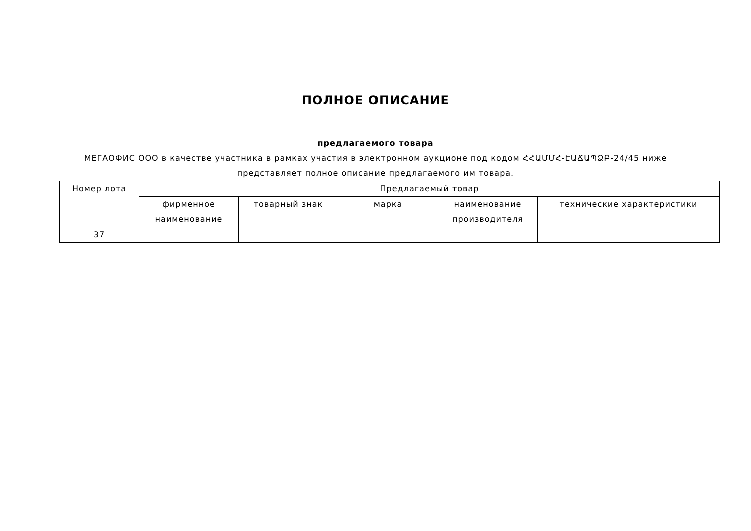ПОЛНОЕ ОПИСАНИЕ
предлагаемого товара
МЕГАОФИС ООО в качестве участника в рамках участия в электронном аукционе под кодом ՀՀԱՄՄՀ-ԷԱՃԱՊՁԲ-24/45 ниже представляет полное описание предлагаемого им товара.
| Номер лота | Предлагаемый товар | | | | |
| --- | --- | --- | --- | --- | --- |
| | фирменное наименование | товарный знак | марка | наименование производителя | технические характеристики |
| 37 | | | | | |